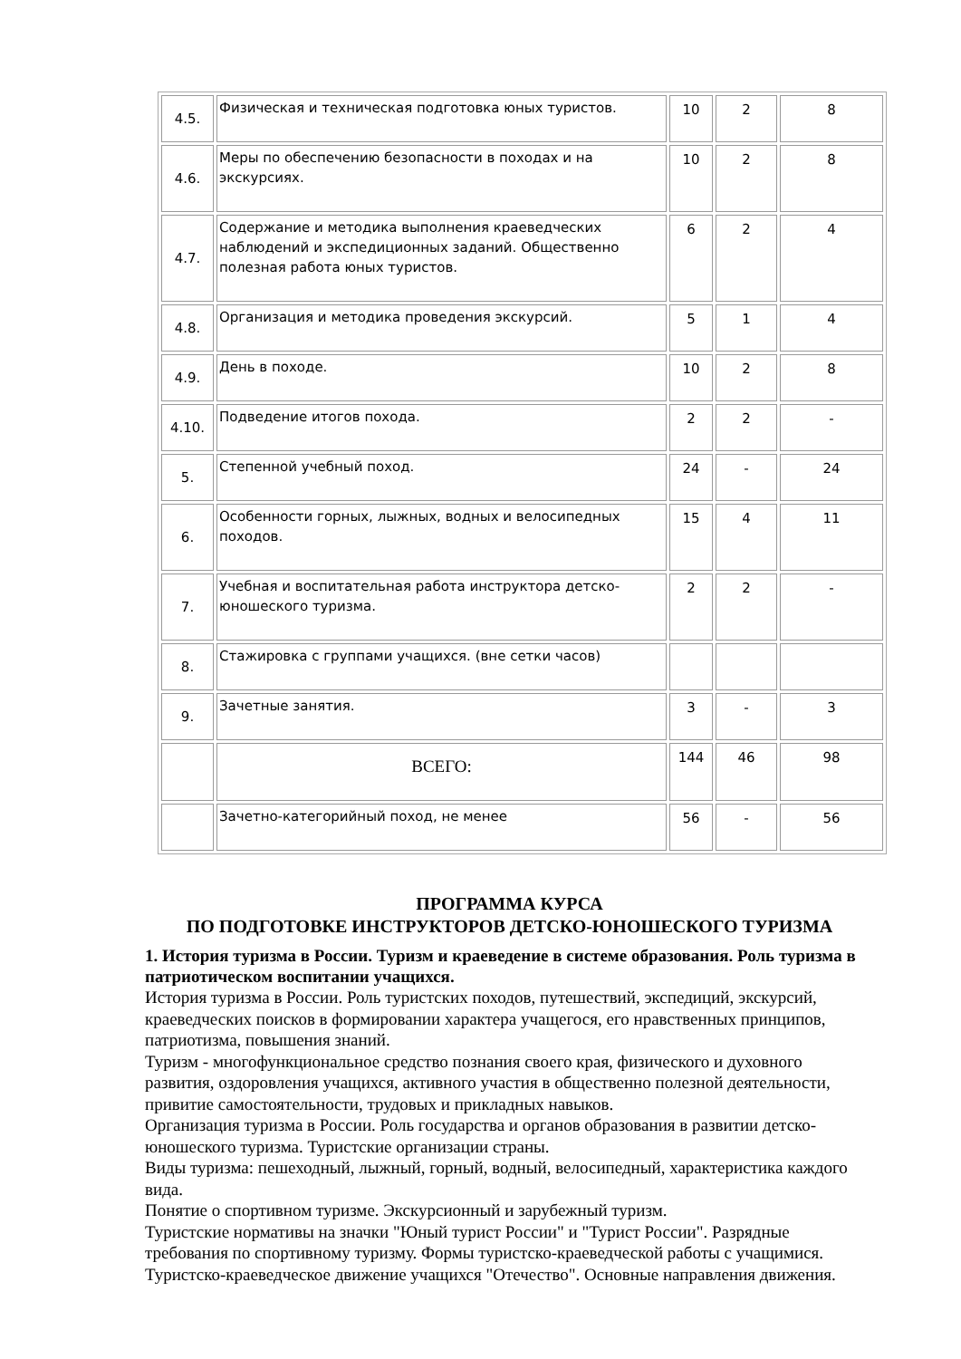| 4.5. | Физическая и техническая подготовка юных туристов. | 10 | 2 | 8 |
| 4.6. | Меры по обеспечению безопасности в походах и на экскурсиях. | 10 | 2 | 8 |
| 4.7. | Содержание и методика выполнения краеведческих наблюдений и экспедиционных заданий. Общественно полезная работа юных туристов. | 6 | 2 | 4 |
| 4.8. | Организация и методика проведения экскурсий. | 5 | 1 | 4 |
| 4.9. | День в походе. | 10 | 2 | 8 |
| 4.10. | Подведение итогов похода. | 2 | 2 | - |
| 5. | Степенной учебный поход. | 24 | - | 24 |
| 6. | Особенности горных, лыжных, водных и велосипедных походов. | 15 | 4 | 11 |
| 7. | Учебная и воспитательная работа инструктора детско-юношеского туризма. | 2 | 2 | - |
| 8. | Стажировка с группами учащихся. (вне сетки часов) | | | |
| 9. | Зачетные занятия. | 3 | - | 3 |
| | ВСЕГО: | 144 | 46 | 98 |
| | Зачетно-категорийный поход, не менее | 56 | - | 56 |
ПРОГРАММА КУРСА
ПО ПОДГОТОВКЕ ИНСТРУКТОРОВ ДЕТСКО-ЮНОШЕСКОГО ТУРИЗМА
1. История туризма в России. Туризм и краеведение в системе образования. Роль туризма в патриотическом воспитании учащихся.
История туризма в России. Роль туристских походов, путешествий, экспедиций, экскурсий, краеведческих поисков в формировании характера учащегося, его нравственных принципов, патриотизма, повышения знаний.
Туризм - многофункциональное средство познания своего края, физического и духовного развития, оздоровления учащихся, активного участия в общественно полезной деятельности, привитие самостоятельности, трудовых и прикладных навыков.
Организация туризма в России. Роль государства и органов образования в развитии детско-юношеского туризма. Туристские организации страны.
Виды туризма: пешеходный, лыжный, горный, водный, велосипедный, характеристика каждого вида.
Понятие о спортивном туризме. Экскурсионный и зарубежный туризм.
Туристские нормативы на значки "Юный турист России" и "Турист России". Разрядные требования по спортивному туризму. Формы туристско-краеведческой работы с учащимися. Туристско-краеведческое движение учащихся "Отечество". Основные направления движения.